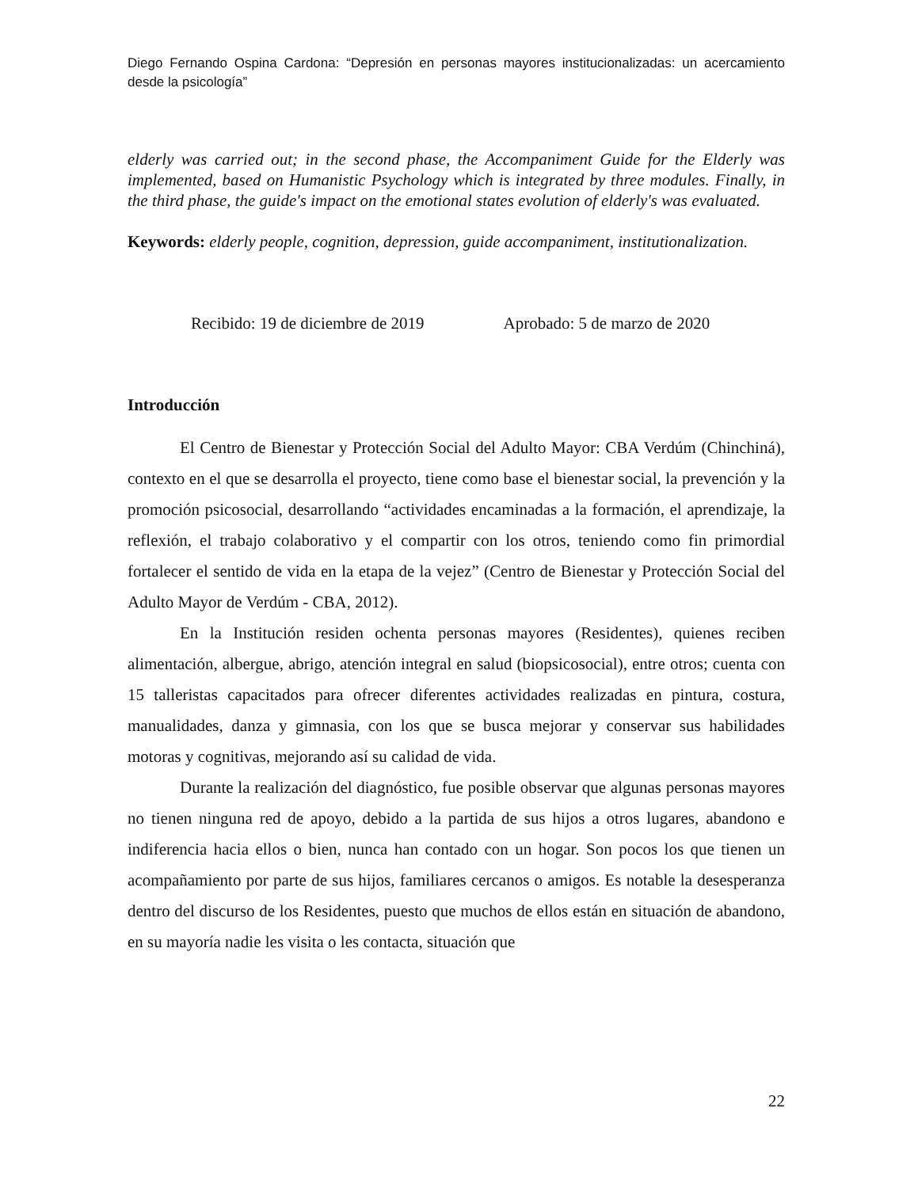Diego Fernando Ospina Cardona: “Depresión en personas mayores institucionalizadas: un acercamiento desde la psicología”
elderly was carried out; in the second phase, the Accompaniment Guide for the Elderly was implemented, based on Humanistic Psychology which is integrated by three modules. Finally, in the third phase, the guide's impact on the emotional states evolution of elderly's was evaluated.
Keywords: elderly people, cognition, depression, guide accompaniment, institutionalization.
Recibido: 19 de diciembre de 2019 Aprobado: 5 de marzo de 2020
Introducción
El Centro de Bienestar y Protección Social del Adulto Mayor: CBA Verdúm (Chinchiná), contexto en el que se desarrolla el proyecto, tiene como base el bienestar social, la prevención y la promoción psicosocial, desarrollando “actividades encaminadas a la formación, el aprendizaje, la reflexión, el trabajo colaborativo y el compartir con los otros, teniendo como fin primordial fortalecer el sentido de vida en la etapa de la vejez” (Centro de Bienestar y Protección Social del Adulto Mayor de Verdúm - CBA, 2012).
En la Institución residen ochenta personas mayores (Residentes), quienes reciben alimentación, albergue, abrigo, atención integral en salud (biopsicosocial), entre otros; cuenta con 15 talleristas capacitados para ofrecer diferentes actividades realizadas en pintura, costura, manualidades, danza y gimnasia, con los que se busca mejorar y conservar sus habilidades motoras y cognitivas, mejorando así su calidad de vida.
Durante la realización del diagnóstico, fue posible observar que algunas personas mayores no tienen ninguna red de apoyo, debido a la partida de sus hijos a otros lugares, abandono e indiferencia hacia ellos o bien, nunca han contado con un hogar. Son pocos los que tienen un acompañamiento por parte de sus hijos, familiares cercanos o amigos. Es notable la desesperanza dentro del discurso de los Residentes, puesto que muchos de ellos están en situación de abandono, en su mayoría nadie les visita o les contacta, situación que
22